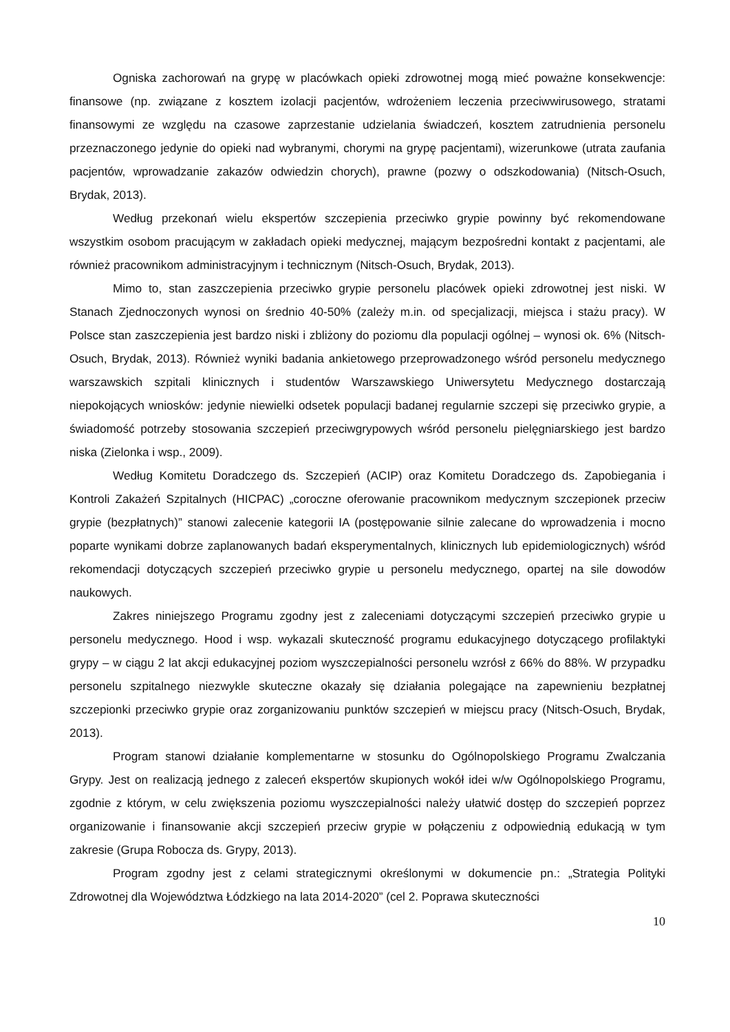Ogniska zachorowań na grypę w placówkach opieki zdrowotnej mogą mieć poważne konsekwencje: finansowe (np. związane z kosztem izolacji pacjentów, wdrożeniem leczenia przeciwwirusowego, stratami finansowymi ze względu na czasowe zaprzestanie udzielania świadczeń, kosztem zatrudnienia personelu przeznaczonego jedynie do opieki nad wybranymi, chorymi na grypę pacjentami), wizerunkowe (utrata zaufania pacjentów, wprowadzanie zakazów odwiedzin chorych), prawne (pozwy o odszkodowania) (Nitsch-Osuch, Brydak, 2013).
Według przekonań wielu ekspertów szczepienia przeciwko grypie powinny być rekomendowane wszystkim osobom pracującym w zakładach opieki medycznej, mającym bezpośredni kontakt z pacjentami, ale również pracownikom administracyjnym i technicznym (Nitsch-Osuch, Brydak, 2013).
Mimo to, stan zaszczepienia przeciwko grypie personelu placówek opieki zdrowotnej jest niski. W Stanach Zjednoczonych wynosi on średnio 40-50% (zależy m.in. od specjalizacji, miejsca i stażu pracy). W Polsce stan zaszczepienia jest bardzo niski i zbliżony do poziomu dla populacji ogólnej – wynosi ok. 6% (Nitsch-Osuch, Brydak, 2013). Również wyniki badania ankietowego przeprowadzonego wśród personelu medycznego warszawskich szpitali klinicznych i studentów Warszawskiego Uniwersytetu Medycznego dostarczają niepokojących wniosków: jedynie niewielki odsetek populacji badanej regularnie szczepi się przeciwko grypie, a świadomość potrzeby stosowania szczepień przeciwgrypowych wśród personelu pielęgniarskiego jest bardzo niska (Zielonka i wsp., 2009).
Według Komitetu Doradczego ds. Szczepień (ACIP) oraz Komitetu Doradczego ds. Zapobiegania i Kontroli Zakażeń Szpitalnych (HICPAC) „coroczne oferowanie pracownikom medycznym szczepionek przeciw grypie (bezpłatnych)” stanowi zalecenie kategorii IA (postępowanie silnie zalecane do wprowadzenia i mocno poparte wynikami dobrze zaplanowanych badań eksperymentalnych, klinicznych lub epidemiologicznych) wśród rekomendacji dotyczących szczepień przeciwko grypie u personelu medycznego, opartej na sile dowodów naukowych.
Zakres niniejszego Programu zgodny jest z zaleceniami dotyczącymi szczepień przeciwko grypie u personelu medycznego. Hood i wsp. wykazali skuteczność programu edukacyjnego dotyczącego profilaktyki grypy – w ciągu 2 lat akcji edukacyjnej poziom wyszczepialności personelu wzrósł z 66% do 88%. W przypadku personelu szpitalnego niezwykle skuteczne okazały się działania polegające na zapewnieniu bezpłatnej szczepionki przeciwko grypie oraz zorganizowaniu punktów szczepień w miejscu pracy (Nitsch-Osuch, Brydak, 2013).
Program stanowi działanie komplementarne w stosunku do Ogólnopolskiego Programu Zwalczania Grypy. Jest on realizacją jednego z zaleceń ekspertów skupionych wokół idei w/w Ogólnopolskiego Programu, zgodnie z którym, w celu zwiększenia poziomu wyszczepialności należy ułatwić dostęp do szczepień poprzez organizowanie i finansowanie akcji szczepień przeciw grypie w połączeniu z odpowiednią edukacją w tym zakresie (Grupa Robocza ds. Grypy, 2013).
Program zgodny jest z celami strategicznymi określonymi w dokumencie pn.: „Strategia Polityki Zdrowotnej dla Województwa Łódzkiego na lata 2014-2020” (cel 2. Poprawa skuteczności
10